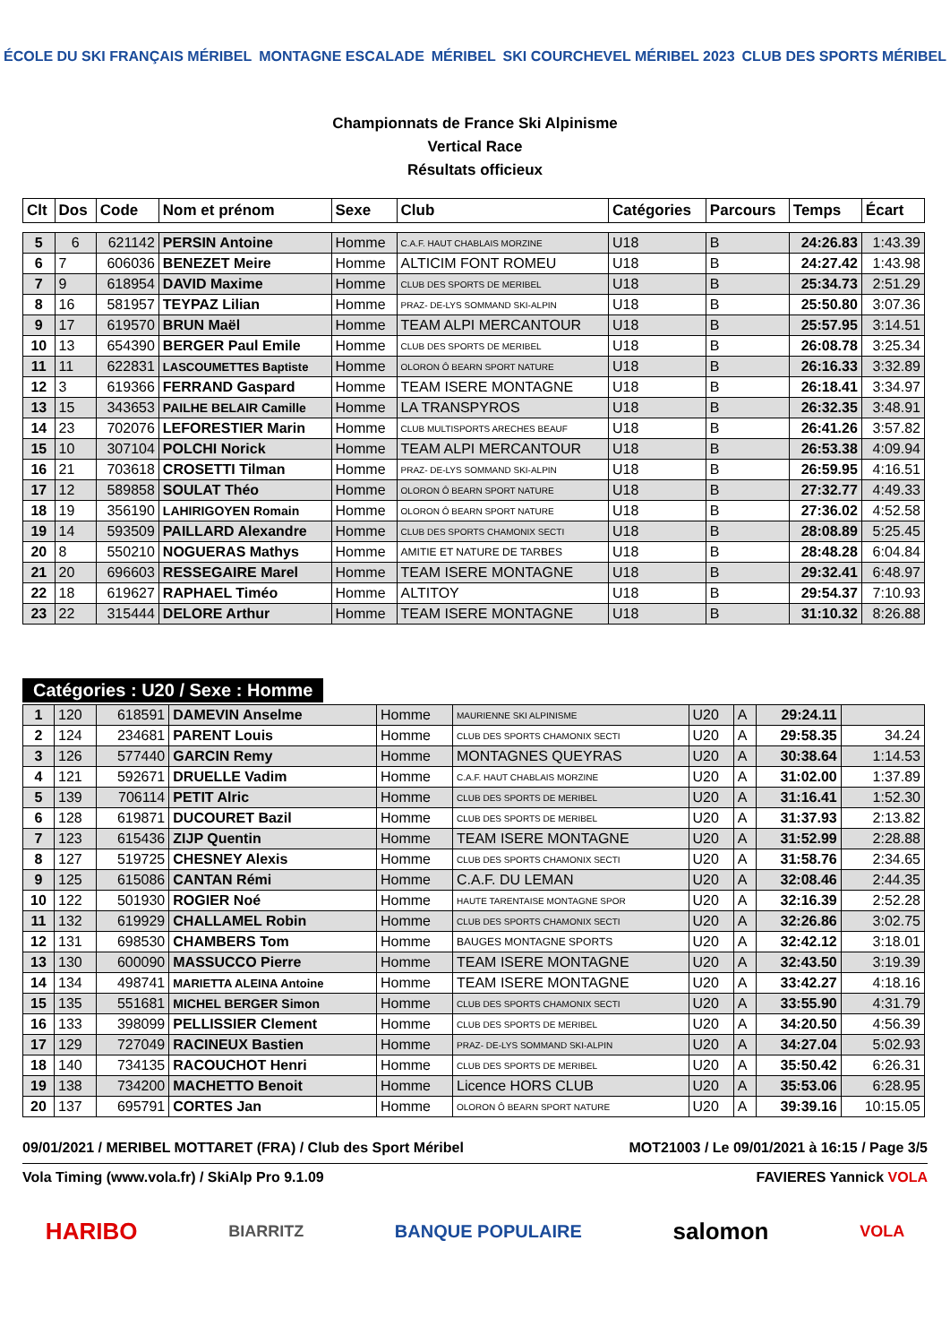ÉCOLE DU SKI FRANÇAIS MÉRIBEL MONTAGNE ESCALADE MÉRIBEL SKI COURCHEVEL MÉRIBEL 2023 CLUB DES SPORTS MÉRIBEL
Championnats de France Ski Alpinisme
Vertical Race
Résultats officieux
| Clt | Dos | Code | Nom et prénom | Sexe | Club | Catégories | Parcours | Temps | Écart |
| --- | --- | --- | --- | --- | --- | --- | --- | --- | --- |
| 5 | 6 | 621142 | PERSIN Antoine | Homme | C.A.F. HAUT CHABLAIS MORZINE | U18 | B | 24:26.83 | 1:43.39 |
| 6 | 7 | 606036 | BENEZET Meire | Homme | ALTICIM FONT ROMEU | U18 | B | 24:27.42 | 1:43.98 |
| 7 | 9 | 618954 | DAVID Maxime | Homme | CLUB DES SPORTS DE MERIBEL | U18 | B | 25:34.73 | 2:51.29 |
| 8 | 16 | 581957 | TEYPAZ Lilian | Homme | PRAZ- DE-LYS SOMMAND SKI-ALPIN | U18 | B | 25:50.80 | 3:07.36 |
| 9 | 17 | 619570 | BRUN Maël | Homme | TEAM ALPI MERCANTOUR | U18 | B | 25:57.95 | 3:14.51 |
| 10 | 13 | 654390 | BERGER Paul Emile | Homme | CLUB DES SPORTS DE MERIBEL | U18 | B | 26:08.78 | 3:25.34 |
| 11 | 11 | 622831 | LASCOUMETTES Baptiste | Homme | OLORON Ô BEARN SPORT NATURE | U18 | B | 26:16.33 | 3:32.89 |
| 12 | 3 | 619366 | FERRAND Gaspard | Homme | TEAM ISERE MONTAGNE | U18 | B | 26:18.41 | 3:34.97 |
| 13 | 15 | 343653 | PAILHE BELAIR Camille | Homme | LA TRANSPYROS | U18 | B | 26:32.35 | 3:48.91 |
| 14 | 23 | 702076 | LEFORESTIER Marin | Homme | CLUB MULTISPORTS ARECHES BEAUF | U18 | B | 26:41.26 | 3:57.82 |
| 15 | 10 | 307104 | POLCHI Norick | Homme | TEAM ALPI MERCANTOUR | U18 | B | 26:53.38 | 4:09.94 |
| 16 | 21 | 703618 | CROSETTI Tilman | Homme | PRAZ- DE-LYS SOMMAND SKI-ALPIN | U18 | B | 26:59.95 | 4:16.51 |
| 17 | 12 | 589858 | SOULAT Théo | Homme | OLORON Ô BEARN SPORT NATURE | U18 | B | 27:32.77 | 4:49.33 |
| 18 | 19 | 356190 | LAHIRIGOYEN Romain | Homme | OLORON Ô BEARN SPORT NATURE | U18 | B | 27:36.02 | 4:52.58 |
| 19 | 14 | 593509 | PAILLARD Alexandre | Homme | CLUB DES SPORTS CHAMONIX SECTI | U18 | B | 28:08.89 | 5:25.45 |
| 20 | 8 | 550210 | NOGUERAS Mathys | Homme | AMITIE ET NATURE DE TARBES | U18 | B | 28:48.28 | 6:04.84 |
| 21 | 20 | 696603 | RESSEGAIRE Marel | Homme | TEAM ISERE MONTAGNE | U18 | B | 29:32.41 | 6:48.97 |
| 22 | 18 | 619627 | RAPHAEL Timéo | Homme | ALTITOY | U18 | B | 29:54.37 | 7:10.93 |
| 23 | 22 | 315444 | DELORE Arthur | Homme | TEAM ISERE MONTAGNE | U18 | B | 31:10.32 | 8:26.88 |
Catégories : U20 / Sexe : Homme
| 1 | 120 | 618591 | DAMEVIN Anselme | Homme | MAURIENNE SKI ALPINISME | U20 | A | 29:24.11 | |
| 2 | 124 | 234681 | PARENT Louis | Homme | CLUB DES SPORTS CHAMONIX SECTI | U20 | A | 29:58.35 | 34.24 |
| 3 | 126 | 577440 | GARCIN Remy | Homme | MONTAGNES QUEYRAS | U20 | A | 30:38.64 | 1:14.53 |
| 4 | 121 | 592671 | DRUELLE Vadim | Homme | C.A.F. HAUT CHABLAIS MORZINE | U20 | A | 31:02.00 | 1:37.89 |
| 5 | 139 | 706114 | PETIT Alric | Homme | CLUB DES SPORTS DE MERIBEL | U20 | A | 31:16.41 | 1:52.30 |
| 6 | 128 | 619871 | DUCOURET Bazil | Homme | CLUB DES SPORTS DE MERIBEL | U20 | A | 31:37.93 | 2:13.82 |
| 7 | 123 | 615436 | ZIJP Quentin | Homme | TEAM ISERE MONTAGNE | U20 | A | 31:52.99 | 2:28.88 |
| 8 | 127 | 519725 | CHESNEY Alexis | Homme | CLUB DES SPORTS CHAMONIX SECTI | U20 | A | 31:58.76 | 2:34.65 |
| 9 | 125 | 615086 | CANTAN Rémi | Homme | C.A.F. DU LEMAN | U20 | A | 32:08.46 | 2:44.35 |
| 10 | 122 | 501930 | ROGIER Noé | Homme | HAUTE TARENTAISE MONTAGNE SPOR | U20 | A | 32:16.39 | 2:52.28 |
| 11 | 132 | 619929 | CHALLAMEL Robin | Homme | CLUB DES SPORTS CHAMONIX SECTI | U20 | A | 32:26.86 | 3:02.75 |
| 12 | 131 | 698530 | CHAMBERS Tom | Homme | BAUGES MONTAGNE SPORTS | U20 | A | 32:42.12 | 3:18.01 |
| 13 | 130 | 600090 | MASSUCCO Pierre | Homme | TEAM ISERE MONTAGNE | U20 | A | 32:43.50 | 3:19.39 |
| 14 | 134 | 498741 | MARIETTA ALEINA Antoine | Homme | TEAM ISERE MONTAGNE | U20 | A | 33:42.27 | 4:18.16 |
| 15 | 135 | 551681 | MICHEL BERGER Simon | Homme | CLUB DES SPORTS CHAMONIX SECTI | U20 | A | 33:55.90 | 4:31.79 |
| 16 | 133 | 398099 | PELLISSIER Clement | Homme | CLUB DES SPORTS DE MERIBEL | U20 | A | 34:20.50 | 4:56.39 |
| 17 | 129 | 727049 | RACINEUX Bastien | Homme | PRAZ- DE-LYS SOMMAND SKI-ALPIN | U20 | A | 34:27.04 | 5:02.93 |
| 18 | 140 | 734135 | RACOUCHOT Henri | Homme | CLUB DES SPORTS DE MERIBEL | U20 | A | 35:50.42 | 6:26.31 |
| 19 | 138 | 734200 | MACHETTO Benoit | Homme | Licence HORS CLUB | U20 | A | 35:53.06 | 6:28.95 |
| 20 | 137 | 695791 | CORTES Jan | Homme | OLORON Ô BEARN SPORT NATURE | U20 | A | 39:39.16 | 10:15.05 |
09/01/2021 / MERIBEL MOTTARET (FRA) / Club des Sport Méribel MOT21003 / Le 09/01/2021 à 16:15 / Page 3/5
Vola Timing (www.vola.fr) / SkiAlp Pro 9.1.09 FAVIERES Yannick VOLA
HARIBO BIARRITZ BANQUE POPULAIRE salomon VOLA